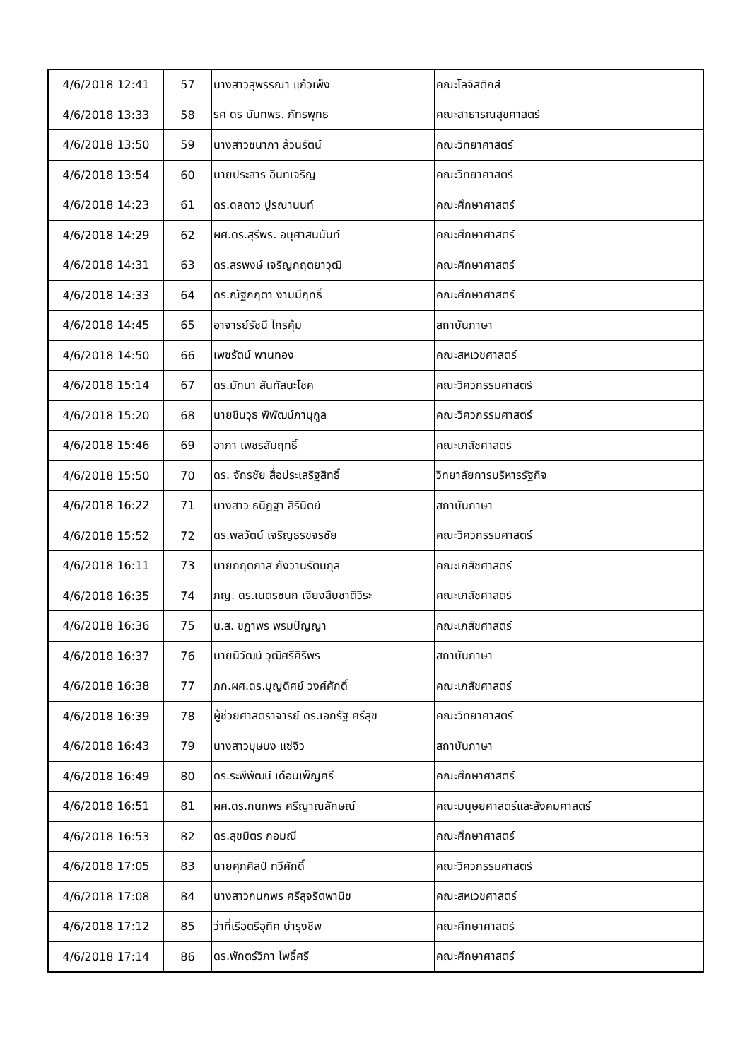| 4/6/2018 12:41 | 57 | นางสาวสุพรรณา แก้วเพ็ง | คณะโลจิสติกส์ |
| 4/6/2018 13:33 | 58 | รศ ดร นันทพร. ภัทรพุทธ | คณะสาธารณสุขศาสตร์ |
| 4/6/2018 13:50 | 59 | นางสาวชนาภา ล้วนรัตน์ | คณะวิทยาศาสตร์ |
| 4/6/2018 13:54 | 60 | นายประสาร อินทเจริญ | คณะวิทยาศาสตร์ |
| 4/6/2018 14:23 | 61 | ดร.ดลดาว ปูรณานนท์ | คณะศึกษาศาสตร์ |
| 4/6/2018 14:29 | 62 | ผศ.ดร.สุรีพร. อนุศาสนนันท์ | คณะศึกษาศาสตร์ |
| 4/6/2018 14:31 | 63 | ดร.สรพงษ์ เจริญกฤตยาวุฒิ | คณะศึกษาศาสตร์ |
| 4/6/2018 14:33 | 64 | ดร.ณัฐกฤตา งามมีฤทธิ์ | คณะศึกษาศาสตร์ |
| 4/6/2018 14:45 | 65 | อาจารย์รัชนี ไกรคุ้ม | สถาบันภาษา |
| 4/6/2018 14:50 | 66 | เพชรัตน์ พานทอง | คณะสหเวชศาสตร์ |
| 4/6/2018 15:14 | 67 | ดร.มัทนา สันทัสนะโชค | คณะวิศวกรรมศาสตร์ |
| 4/6/2018 15:20 | 68 | นายชินวุธ พิพัฒน์ภานุกูล | คณะวิศวกรรมศาสตร์ |
| 4/6/2018 15:46 | 69 | อาภา เพชรสัมฤทธิ์ | คณะเภสัชศาสตร์ |
| 4/6/2018 15:50 | 70 | ดร. จักรชัย สื่อประเสริฐสิทธิ์ | วิทยาลัยการบริหารรัฐกิจ |
| 4/6/2018 16:22 | 71 | นางสาว ธนิฏฐา สิรินิตย์ | สถาบันภาษา |
| 4/6/2018 15:52 | 72 | ดร.พลวัตน์ เจริญธรขจรชัย | คณะวิศวกรรมศาสตร์ |
| 4/6/2018 16:11 | 73 | นายกฤตภาส กังวานรัตนกุล | คณะเภสัชศาสตร์ |
| 4/6/2018 16:35 | 74 | ภญ. ดร.เนตรชนก เจียงสืบชาติวีระ | คณะเภสัชศาสตร์ |
| 4/6/2018 16:36 | 75 | น.ส. ชฎาพร พรมปัญญา | คณะเภสัชศาสตร์ |
| 4/6/2018 16:37 | 76 | นายนิวัฒน์ วุฒิศรีศิริพร | สถาบันภาษา |
| 4/6/2018 16:38 | 77 | ภก.ผศ.ดร.บุญดิศย์ วงศ์ศักดิ์ | คณะเภสัชศาสตร์ |
| 4/6/2018 16:39 | 78 | ผู้ช่วยศาสตราจารย์ ดร.เอกรัฐ ศรีสุข | คณะวิทยาศาสตร์ |
| 4/6/2018 16:43 | 79 | นางสาวบุษบง แซ่จิว | สถาบันภาษา |
| 4/6/2018 16:49 | 80 | ดร.ระพีพัฒน์ เดือนเพ็ญศรี | คณะศึกษาศาสตร์ |
| 4/6/2018 16:51 | 81 | ผศ.ดร.กนกพร ศรีญาณลักษณ์ | คณะมนุษยศาสตร์และสังคมศาสตร์ |
| 4/6/2018 16:53 | 82 | ดร.สุขมิตร กอมณี | คณะศึกษาศาสตร์ |
| 4/6/2018 17:05 | 83 | นายศุภศิลป์ ทวีศักดิ์ | คณะวิศวกรรมศาสตร์ |
| 4/6/2018 17:08 | 84 | นางสาวกนกพร ศรีสุจริตพานิช | คณะสหเวชศาสตร์ |
| 4/6/2018 17:12 | 85 | ว่าที่เรือตรีอุทิศ บำรุงชีพ | คณะศึกษาศาสตร์ |
| 4/6/2018 17:14 | 86 | ดร.พักตร์วิภา โพธิ์ศรี | คณะศึกษาศาสตร์ |